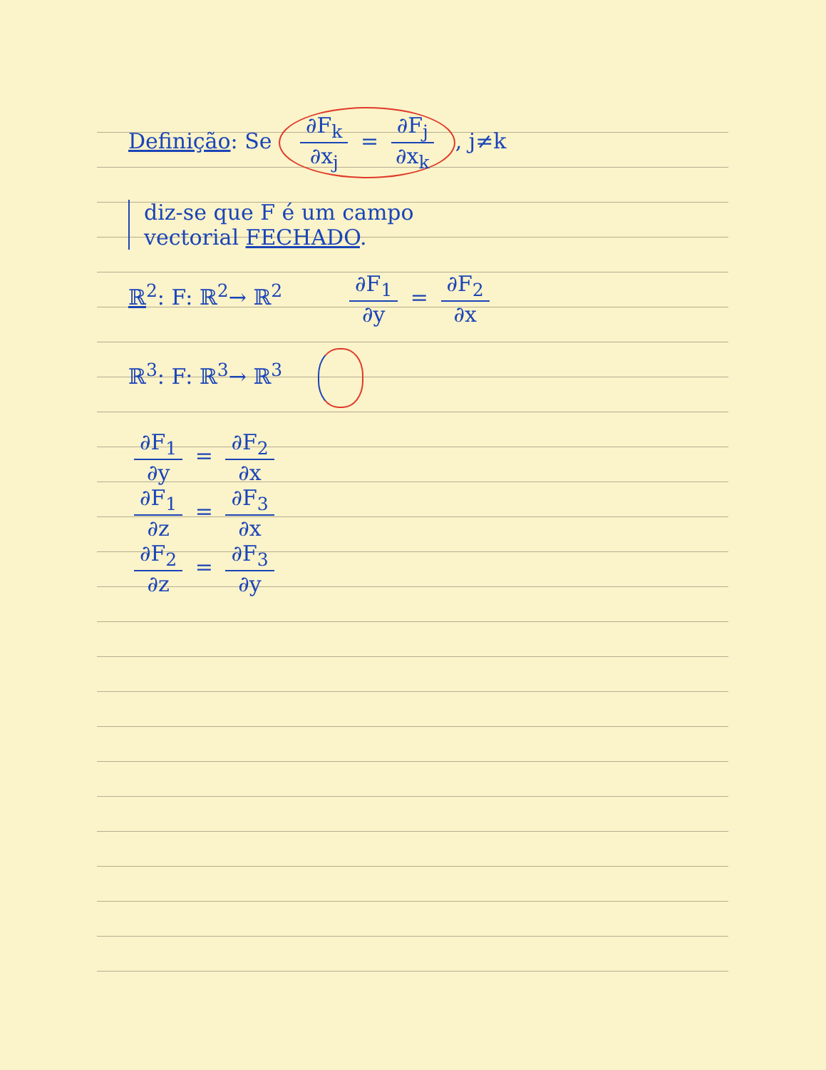Definição: Se ∂F<sub>k</sub> ∂x<sub>j</sub> = ∂F<sub>j</sub> ∂x<sub>k</sub>, j≠k
diz-se que F é um campo
vectorial FECHADO.
ℝ<sup>2</sup>: F: ℝ<sup>2</sup>→ ℝ<sup>2</sup> ∂F<sub>1</sub> ∂y = ∂F<sub>2</sub> ∂x
ℝ<sup>3</sup>: F: ℝ<sup>3</sup>→ ℝ<sup>3</sup>
∂F<sub>1</sub> ∂y = ∂F<sub>2</sub> ∂x
∂F<sub>1</sub> ∂z = ∂F<sub>3</sub> ∂x
∂F<sub>2</sub> ∂z = ∂F<sub>3</sub> ∂y